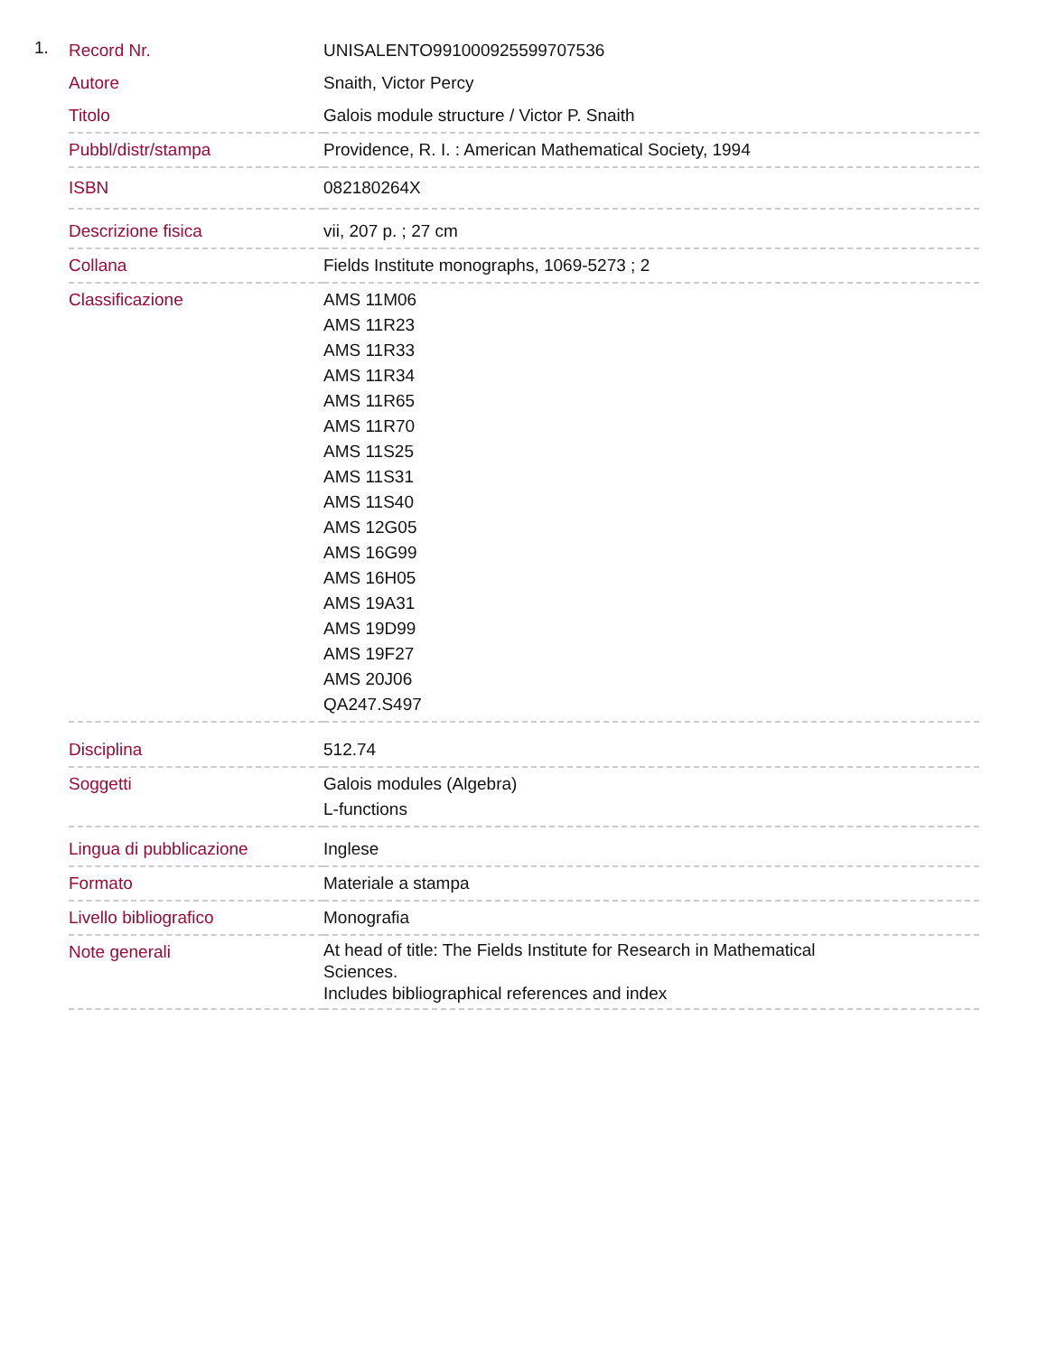1.
| Record Nr. | UNISALENTO991000925599707536 |
| Autore | Snaith, Victor Percy |
| Titolo | Galois module structure / Victor P. Snaith |
| Pubbl/distr/stampa | Providence, R. I. : American Mathematical Society, 1994 |
| ISBN | 082180264X |
| Descrizione fisica | vii, 207 p. ; 27 cm |
| Collana | Fields Institute monographs, 1069-5273 ; 2 |
| Classificazione | AMS 11M06 AMS 11R23 AMS 11R33 AMS 11R34 AMS 11R65 AMS 11R70 AMS 11S25 AMS 11S31 AMS 11S40 AMS 12G05 AMS 16G99 AMS 16H05 AMS 19A31 AMS 19D99 AMS 19F27 AMS 20J06 QA247.S497 |
| Disciplina | 512.74 |
| Soggetti | Galois modules (Algebra) L-functions |
| Lingua di pubblicazione | Inglese |
| Formato | Materiale a stampa |
| Livello bibliografico | Monografia |
| Note generali | At head of title: The Fields Institute for Research in Mathematical Sciences. Includes bibliographical references and index |